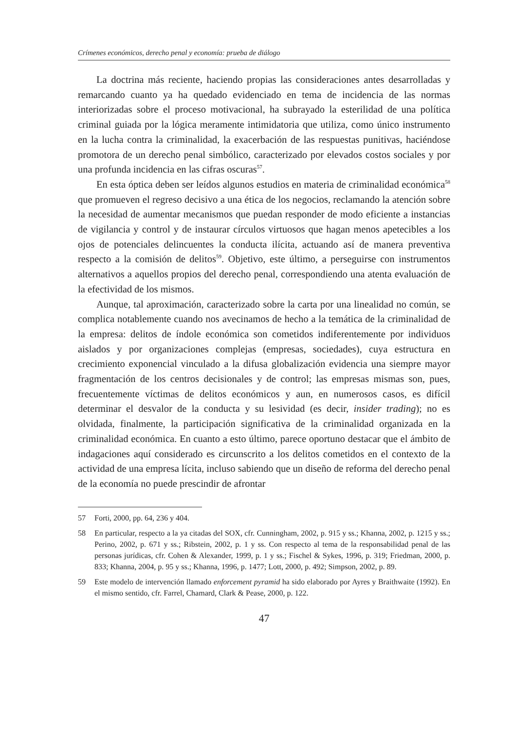Crímenes económicos, derecho penal y economía: prueba de diálogo
La doctrina más reciente, haciendo propias las consideraciones antes desarrolladas y remarcando cuanto ya ha quedado evidenciado en tema de incidencia de las normas interiorizadas sobre el proceso motivacional, ha subrayado la esterilidad de una política criminal guiada por la lógica meramente intimidatoria que utiliza, como único instrumento en la lucha contra la criminalidad, la exacerbación de las respuestas punitivas, haciéndose promotora de un derecho penal simbólico, caracterizado por elevados costos sociales y por una profunda incidencia en las cifras oscuras<sup>57</sup>.
En esta óptica deben ser leídos algunos estudios en materia de criminalidad económica<sup>58</sup> que promueven el regreso decisivo a una ética de los negocios, reclamando la atención sobre la necesidad de aumentar mecanismos que puedan responder de modo eficiente a instancias de vigilancia y control y de instaurar círculos virtuosos que hagan menos apetecibles a los ojos de potenciales delincuentes la conducta ilícita, actuando así de manera preventiva respecto a la comisión de delitos<sup>59</sup>. Objetivo, este último, a perseguirse con instrumentos alternativos a aquellos propios del derecho penal, correspondiendo una atenta evaluación de la efectividad de los mismos.
Aunque, tal aproximación, caracterizado sobre la carta por una linealidad no común, se complica notablemente cuando nos avecinamos de hecho a la temática de la criminalidad de la empresa: delitos de índole económica son cometidos indiferentemente por individuos aislados y por organizaciones complejas (empresas, sociedades), cuya estructura en crecimiento exponencial vinculado a la difusa globalización evidencia una siempre mayor fragmentación de los centros decisionales y de control; las empresas mismas son, pues, frecuentemente víctimas de delitos económicos y aun, en numerosos casos, es difícil determinar el desvalor de la conducta y su lesividad (es decir, insider trading); no es olvidada, finalmente, la participación significativa de la criminalidad organizada en la criminalidad económica. En cuanto a esto último, parece oportuno destacar que el ámbito de indagaciones aquí considerado es circunscrito a los delitos cometidos en el contexto de la actividad de una empresa lícita, incluso sabiendo que un diseño de reforma del derecho penal de la economía no puede prescindir de afrontar
57 Forti, 2000, pp. 64, 236 y 404.
58 En particular, respecto a la ya citadas del SOX, cfr. Cunningham, 2002, p. 915 y ss.; Khanna, 2002, p. 1215 y ss.; Perino, 2002, p. 671 y ss.; Ribstein, 2002, p. 1 y ss. Con respecto al tema de la responsabilidad penal de las personas jurídicas, cfr. Cohen & Alexander, 1999, p. 1 y ss.; Fischel & Sykes, 1996, p. 319; Friedman, 2000, p. 833; Khanna, 2004, p. 95 y ss.; Khanna, 1996, p. 1477; Lott, 2000, p. 492; Simpson, 2002, p. 89.
59 Este modelo de intervención llamado enforcement pyramid ha sido elaborado por Ayres y Braithwaite (1992). En el mismo sentido, cfr. Farrel, Chamard, Clark & Pease, 2000, p. 122.
47